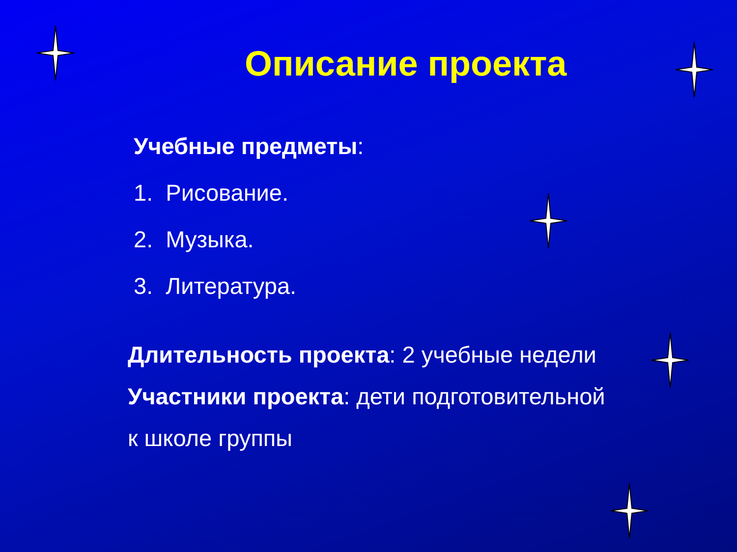Описание проекта
Учебные предметы:
1. Рисование.
2. Музыка.
3. Литература.
Длительность проекта: 2 учебные недели
Участники проекта: дети подготовительной
к школе группы